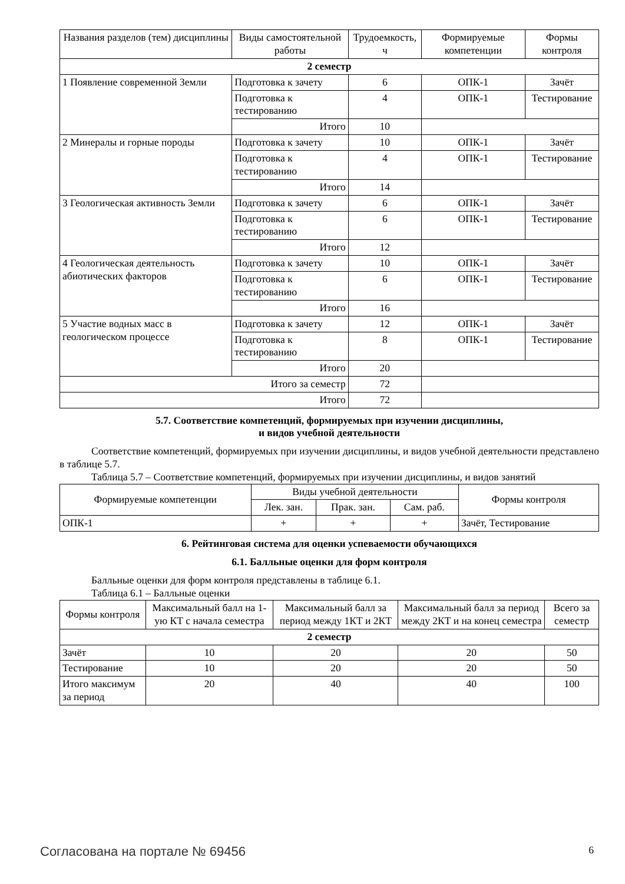| Названия разделов (тем) дисциплины | Виды самостоятельной работы | Трудоемкость, ч | Формируемые компетенции | Формы контроля |
| --- | --- | --- | --- | --- |
| 2 семестр | | | | |
| 1 Появление современной Земли | Подготовка к зачету | 6 | ОПК-1 | Зачёт |
| | Подготовка к тестированию | 4 | ОПК-1 | Тестирование |
| | Итого | 10 | | |
| 2 Минералы и горные породы | Подготовка к зачету | 10 | ОПК-1 | Зачёт |
| | Подготовка к тестированию | 4 | ОПК-1 | Тестирование |
| | Итого | 14 | | |
| 3 Геологическая активность Земли | Подготовка к зачету | 6 | ОПК-1 | Зачёт |
| | Подготовка к тестированию | 6 | ОПК-1 | Тестирование |
| | Итого | 12 | | |
| 4 Геологическая деятельность абиотических факторов | Подготовка к зачету | 10 | ОПК-1 | Зачёт |
| | Подготовка к тестированию | 6 | ОПК-1 | Тестирование |
| | Итого | 16 | | |
| 5 Участие водных масс в геологическом процессе | Подготовка к зачету | 12 | ОПК-1 | Зачёт |
| | Подготовка к тестированию | 8 | ОПК-1 | Тестирование |
| | Итого | 20 | | |
| Итого за семестр | | 72 | | |
| Итого | | 72 | | |
5.7. Соответствие компетенций, формируемых при изучении дисциплины,
и видов учебной деятельности
Соответствие компетенций, формируемых при изучении дисциплины, и видов учебной деятельности представлено в таблице 5.7.
Таблица 5.7 – Соответствие компетенций, формируемых при изучении дисциплины, и видов занятий
| Формируемые компетенции | Виды учебной деятельности | | | Формы контроля |
| --- | --- | --- | --- | --- |
| | Лек. зан. | Прак. зан. | Сам. раб. | |
| ОПК-1 | + | + | + | Зачёт, Тестирование |
6. Рейтинговая система для оценки успеваемости обучающихся
6.1. Балльные оценки для форм контроля
Балльные оценки для форм контроля представлены в таблице 6.1.
Таблица 6.1 – Балльные оценки
| Формы контроля | Максимальный балл на 1-ую КТ с начала семестра | Максимальный балл за период между 1КТ и 2КТ | Максимальный балл за период между 2КТ и на конец семестра | Всего за семестр |
| --- | --- | --- | --- | --- |
| 2 семестр | | | | |
| Зачёт | 10 | 20 | 20 | 50 |
| Тестирование | 10 | 20 | 20 | 50 |
| Итого максимум за период | 20 | 40 | 40 | 100 |
Согласована на портале № 69456 6